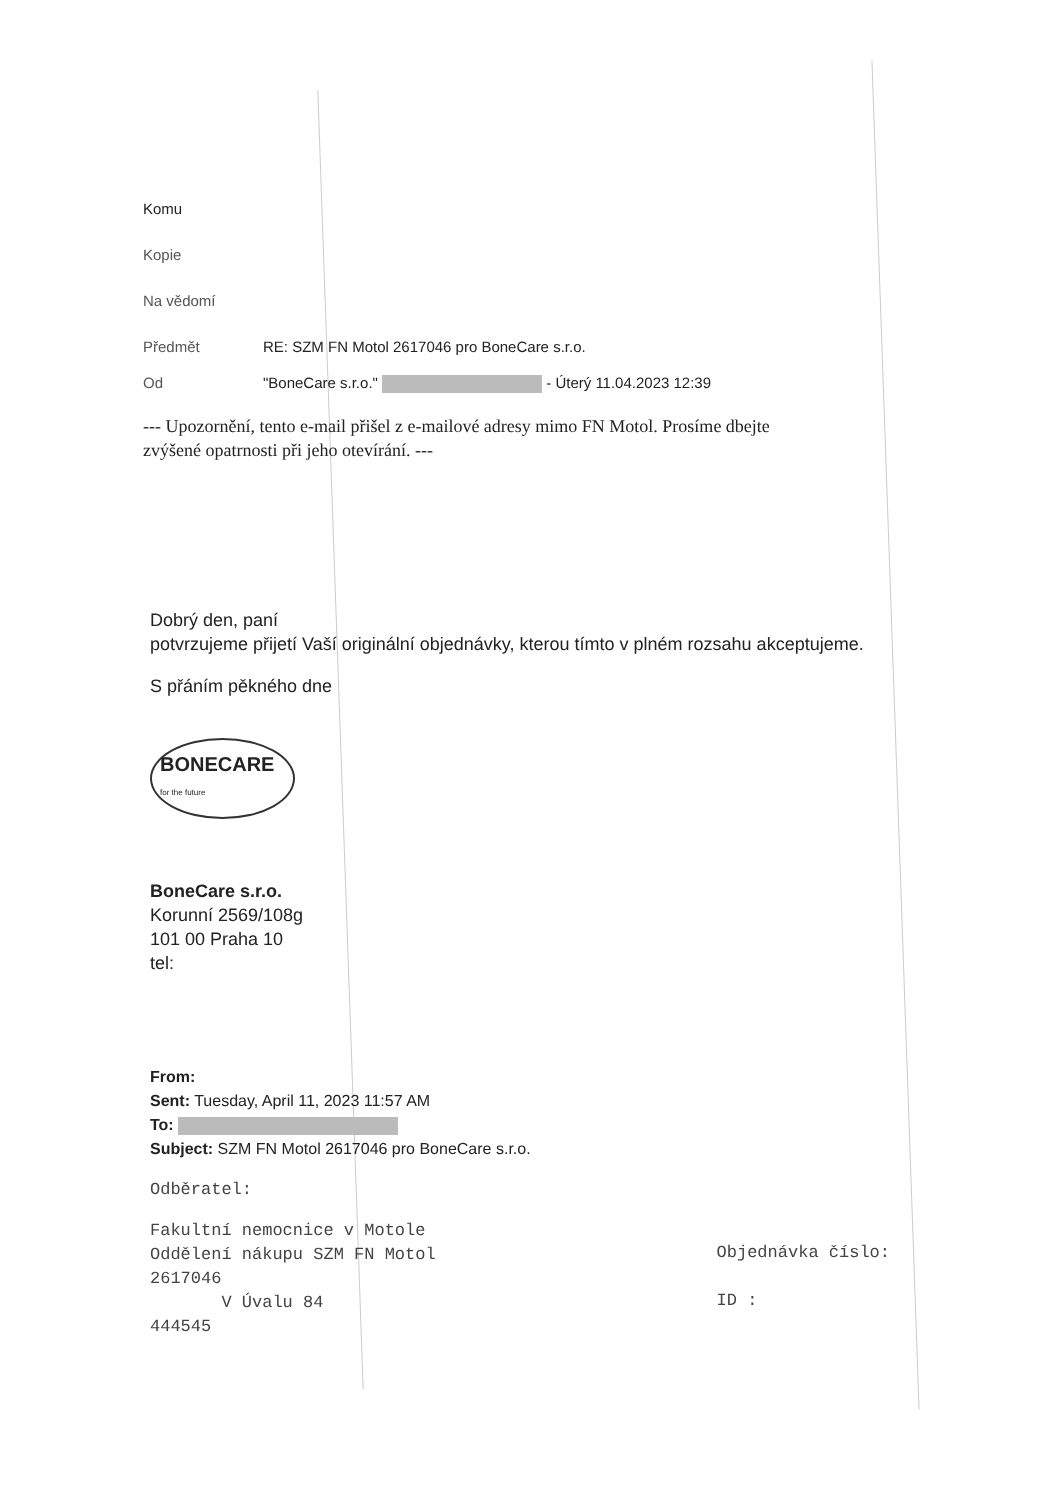Komu
Kopie
Na vědomí
Předmět RE: SZM FN Motol 2617046 pro BoneCare s.r.o.
Od "BoneCare s.r.o." - Úterý 11.04.2023 12:39
--- Upozornění, tento e-mail přišel z e-mailové adresy mimo FN Motol. Prosíme dbejte
zvýšené opatrnosti při jeho otevírání. ---
Dobrý den, paní
potvrzujeme přijetí Vaší originální objednávky, kterou tímto v plném rozsahu akceptujeme.
S přáním pěkného dne
BONECARE for the future
BoneCare s.r.o.
Korunní 2569/108g
101 00 Praha 10
tel:
From:
Sent: Tuesday, April 11, 2023 11:57 AM
To:
Subject: SZM FN Motol 2617046 pro BoneCare s.r.o.
Odběratel:
Fakultní nemocnice v Motole
Oddělení nákupu SZM FN Motol
2617046
V Úvalu 84
444545
Objednávka číslo:
ID :